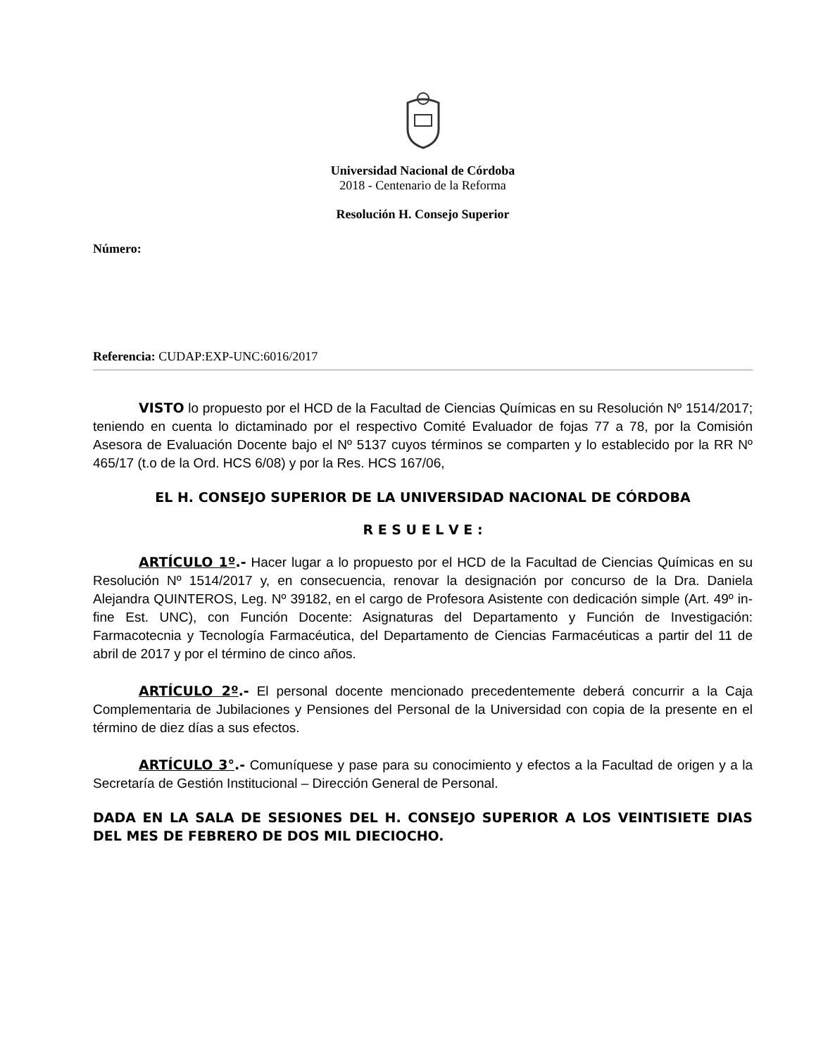Universidad Nacional de Córdoba
2018 - Centenario de la Reforma
Resolución H. Consejo Superior
Número:
Referencia: CUDAP:EXP-UNC:6016/2017
VISTO lo propuesto por el HCD de la Facultad de Ciencias Químicas en su Resolución Nº 1514/2017; teniendo en cuenta lo dictaminado por el respectivo Comité Evaluador de fojas 77 a 78, por la Comisión Asesora de Evaluación Docente bajo el Nº 5137 cuyos términos se comparten y lo establecido por la RR Nº 465/17 (t.o de la Ord. HCS 6/08) y por la Res. HCS 167/06,
EL H. CONSEJO SUPERIOR DE LA UNIVERSIDAD NACIONAL DE CÓRDOBA
R E S U E L V E :
ARTÍCULO 1º.- Hacer lugar a lo propuesto por el HCD de la Facultad de Ciencias Químicas en su Resolución Nº 1514/2017 y, en consecuencia, renovar la designación por concurso de la Dra. Daniela Alejandra QUINTEROS, Leg. Nº 39182, en el cargo de Profesora Asistente con dedicación simple (Art. 49º in-fine Est. UNC), con Función Docente: Asignaturas del Departamento y Función de Investigación: Farmacotecnia y Tecnología Farmacéutica, del Departamento de Ciencias Farmacéuticas a partir del 11 de abril de 2017 y por el término de cinco años.
ARTÍCULO 2º.- El personal docente mencionado precedentemente deberá concurrir a la Caja Complementaria de Jubilaciones y Pensiones del Personal de la Universidad con copia de la presente en el término de diez días a sus efectos.
ARTÍCULO 3°.- Comuníquese y pase para su conocimiento y efectos a la Facultad de origen y a la Secretaría de Gestión Institucional – Dirección General de Personal.
DADA EN LA SALA DE SESIONES DEL H. CONSEJO SUPERIOR A LOS VEINTISIETE DIAS DEL MES DE FEBRERO DE DOS MIL DIECIOCHO.